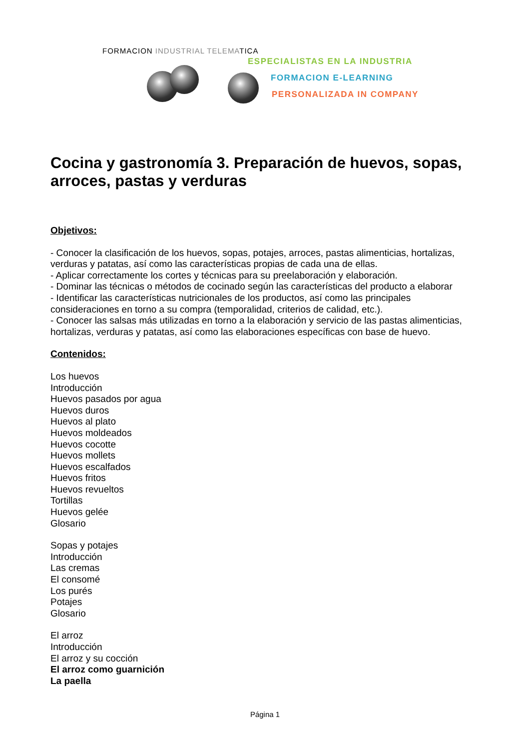FORMACION INDUSTRIAL TELEMATICA
ESPECIALISTAS EN LA INDUSTRIA
FORMACION E-LEARNING
PERSONALIZADA IN COMPANY
Cocina y gastronomía 3. Preparación de huevos, sopas, arroces, pastas y verduras
Objetivos:
- Conocer la clasificación de los huevos, sopas, potajes, arroces, pastas alimenticias, hortalizas, verduras y patatas, así como las características propias de cada una de ellas.
- Aplicar correctamente los cortes y técnicas para su preelaboración y elaboración.
- Dominar las técnicas o métodos de cocinado según las características del producto a elaborar
- Identificar las características nutricionales de los productos, así como las principales consideraciones en torno a su compra (temporalidad, criterios de calidad, etc.).
- Conocer las salsas más utilizadas en torno a la elaboración y servicio de las pastas alimenticias, hortalizas, verduras y patatas, así como las elaboraciones específicas con base de huevo.
Contenidos:
Los huevos
Introducción
Huevos pasados por agua
Huevos duros
Huevos al plato
Huevos moldeados
Huevos cocotte
Huevos mollets
Huevos escalfados
Huevos fritos
Huevos revueltos
Tortillas
Huevos gelée
Glosario
Sopas y potajes
Introducción
Las cremas
El consomé
Los purés
Potajes
Glosario
El arroz
Introducción
El arroz y su cocción
El arroz como guarnición
La paella
Página 1